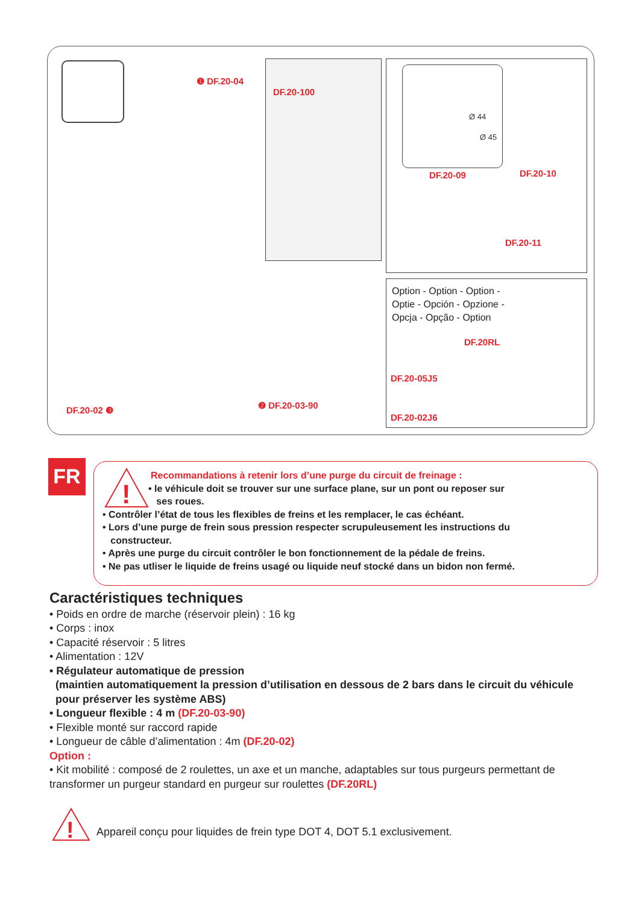❶ DF.20-04
DF.20-100
Ø 44
Ø 45
DF.20-09 DF.20-10
DF.20-11
Option - Option - Option -
Optie - Opción - Opzione -
Opcja - Opção - Option
DF.20RL
DF.20-05J5
DF.20-02J6
DF.20-02 ❸ ❷ DF.20-03-90
FR
!
Recommandations à retenir lors d’une purge du circuit de freinage :
• le véhicule doit se trouver sur une surface plane, sur un pont ou reposer sur
ses roues.
• Contrôler l’état de tous les flexibles de freins et les remplacer, le cas échéant.
• Lors d’une purge de frein sous pression respecter scrupuleusement les instructions du
constructeur.
• Après une purge du circuit contrôler le bon fonctionnement de la pédale de freins.
• Ne pas utliser le liquide de freins usagé ou liquide neuf stocké dans un bidon non fermé.
Caractéristiques techniques
• Poids en ordre de marche (réservoir plein) : 16 kg
• Corps : inox
• Capacité réservoir : 5 litres
• Alimentation : 12V
• Régulateur automatique de pression
(maintien automatiquement la pression d’utilisation en dessous de 2 bars dans le circuit du véhicule
pour préserver les système ABS)
• Longueur flexible : 4 m (DF.20-03-90)
• Flexible monté sur raccord rapide
• Longueur de câble d’alimentation : 4m (DF.20-02)
Option :
• Kit mobilité : composé de 2 roulettes, un axe et un manche, adaptables sur tous purgeurs permettant de transformer un purgeur standard en purgeur sur roulettes (DF.20RL)
!
Appareil conçu pour liquides de frein type DOT 4, DOT 5.1 exclusivement.